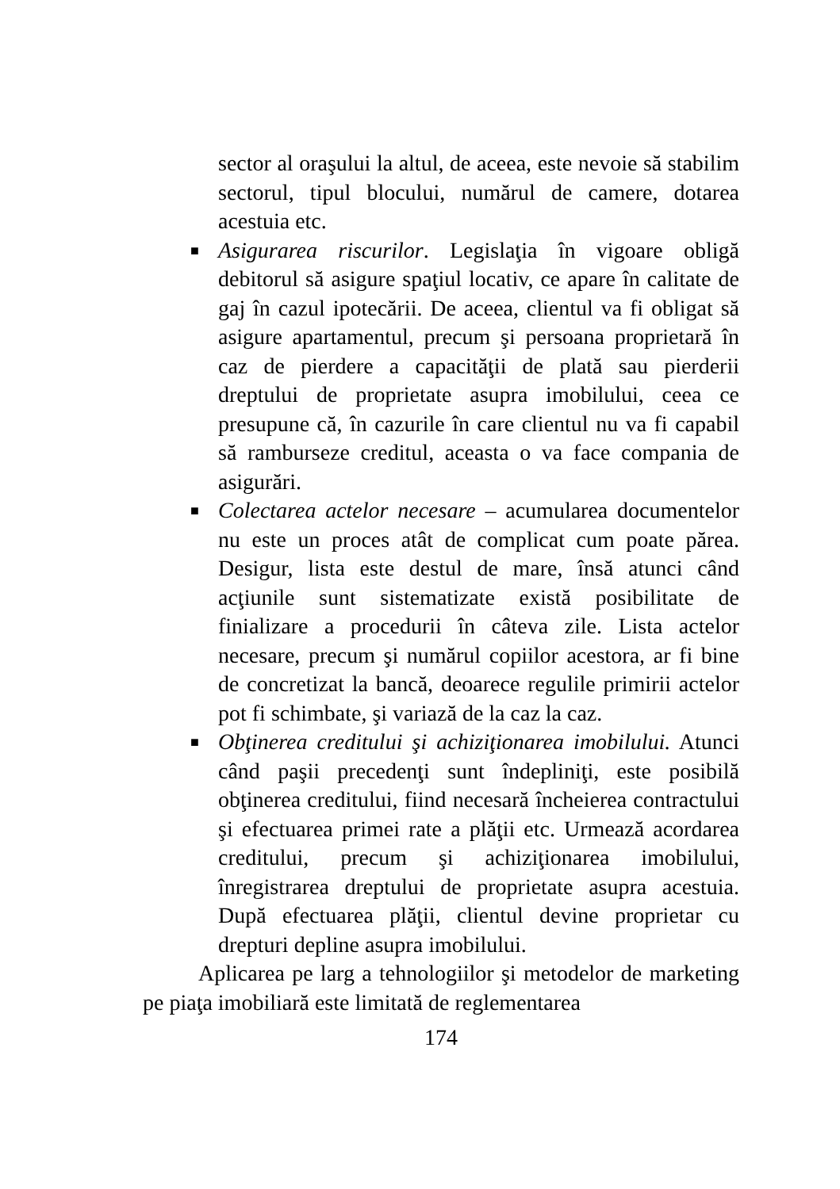sector al oraşului la altul, de aceea, este nevoie să stabilim sectorul, tipul blocului, numărul de camere, dotarea acestuia etc.
■ Asigurarea riscurilor. Legislaţia în vigoare obligă debitorul să asigure spaţiul locativ, ce apare în calitate de gaj în cazul ipotecării. De aceea, clientul va fi obligat să asigure apartamentul, precum şi persoana proprietară în caz de pierdere a capacităţii de plată sau pierderii dreptului de proprietate asupra imobilului, ceea ce presupune că, în cazurile în care clientul nu va fi capabil să ramburseze creditul, aceasta o va face compania de asigurări.
■ Colectarea actelor necesare – acumularea documentelor nu este un proces atât de complicat cum poate părea. Desigur, lista este destul de mare, însă atunci când acţiunile sunt sistematizate există posibilitate de finializare a procedurii în câteva zile. Lista actelor necesare, precum şi numărul copiilor acestora, ar fi bine de concretizat la bancă, deoarece regulile primirii actelor pot fi schimbate, şi variază de la caz la caz.
■ Obţinerea creditului şi achiziţionarea imobilului. Atunci când paşii precedenţi sunt îndepliniţi, este posibilă obţinerea creditului, fiind necesară încheierea contractului şi efectuarea primei rate a plăţii etc. Urmează acordarea creditului, precum şi achiziţionarea imobilului, înregistrarea dreptului de proprietate asupra acestuia. După efectuarea plăţii, clientul devine proprietar cu drepturi depline asupra imobilului.
Aplicarea pe larg a tehnologiilor şi metodelor de marketing pe piaţa imobiliară este limitată de reglementarea
174